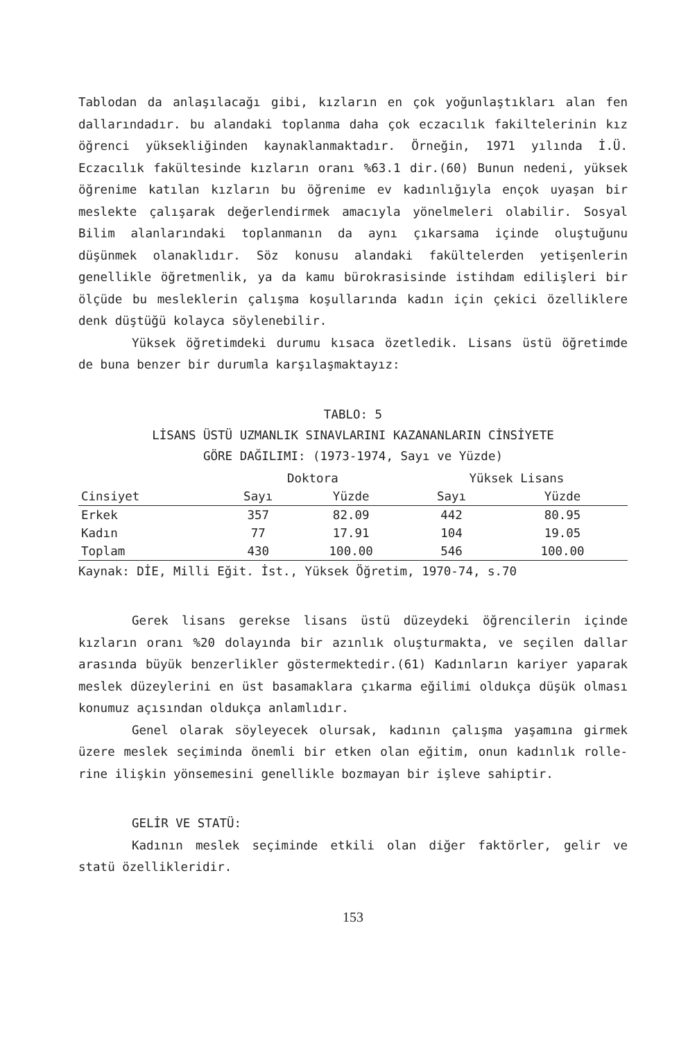Tablodan da anlaşılacağı gibi, kızların en çok yoğunlaştıkları alan fen dallarındadır. bu alandaki toplanma daha çok eczacılık fakiltelerinin kız öğrenci yüksekliğinden kaynaklanmaktadır. Örneğin, 1971 yılında İ.Ü. Eczacılık fakültesinde kızların oranı %63.1 dir.(60) Bunun nedeni, yüksek öğrenime katılan kızların bu öğrenime ev kadınlığıyla ençok uyaşan bir meslekte çalışarak değerlendirmek amacıyla yönelmeleri olabilir. Sosyal Bilim alanlarındaki toplanmanın da aynı çıkarsama içinde oluştuğunu düşünmek olanaklıdır. Söz konusu alandaki fakültelerden yetişenlerin genellikle öğretmenlik, ya da kamu bürokrasisinde istihdam edilişleri bir ölçüde bu mesleklerin çalışma koşullarında kadın için çekici özelliklere denk düştüğü kolayca söylenebilir.
Yüksek öğretimdeki durumu kısaca özetledik. Lisans üstü öğretimde de buna benzer bir durumla karşılaşmaktayız:
TABLO: 5
LİSANS ÜSTÜ UZMANLIK SINAVLARINI KAZANANLARIN CİNSİYETE
GÖRE DAĞILIMI: (1973-1974, Sayı ve Yüzde)
| | Doktora | | Yüksek Lisans | |
| --- | --- | --- | --- | --- |
| Cinsiyet | Sayı | Yüzde | Sayı | Yüzde |
| Erkek | 357 | 82.09 | 442 | 80.95 |
| Kadın | 77 | 17.91 | 104 | 19.05 |
| Toplam | 430 | 100.00 | 546 | 100.00 |
Kaynak: DİE, Milli Eğit. İst., Yüksek Öğretim, 1970-74, s.70
Gerek lisans gerekse lisans üstü düzeydeki öğrencilerin içinde kızların oranı %20 dolayında bir azınlık oluşturmakta, ve seçilen dallar arasında büyük benzerlikler göstermektedir.(61) Kadınların kariyer yaparak meslek düzeylerini en üst basamaklara çıkarma eğilimi oldukça düşük olması konumuz açısından oldukça anlamlıdır.
Genel olarak söyleyecek olursak, kadının çalışma yaşamına girmek üzere meslek seçiminda önemli bir etken olan eğitim, onun kadınlık rolle-rine ilişkin yönsemesini genellikle bozmayan bir işleve sahiptir.
GELİR VE STATÜ:
Kadının meslek seçiminde etkili olan diğer faktörler, gelir ve statü özellikleridir.
153